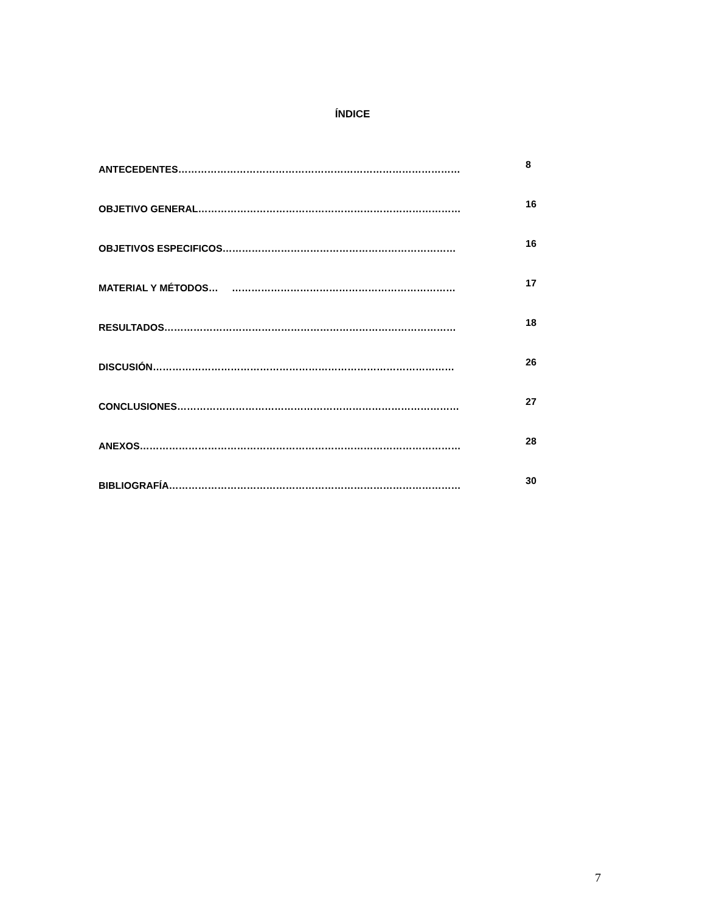ÍNDICE
ANTECEDENTES…………………………………………………………………………… 8
OBJETIVO GENERAL……………………………………………………………………… 16
OBJETIVOS ESPECIFICOS……………………………………………………………… 16
MATERIAL Y MÉTODOS… …………………………………………………………… 17
RESULTADOS……………………………………………………………………………… 18
DISCUSIÓN………………………………………………………………………………… 26
CONCLUSIONES…………………………………………………………………………… 27
ANEXOS……………………………………………………………………………………… 28
BIBLIOGRAFÍA……………………………………………………………………………… 30
7